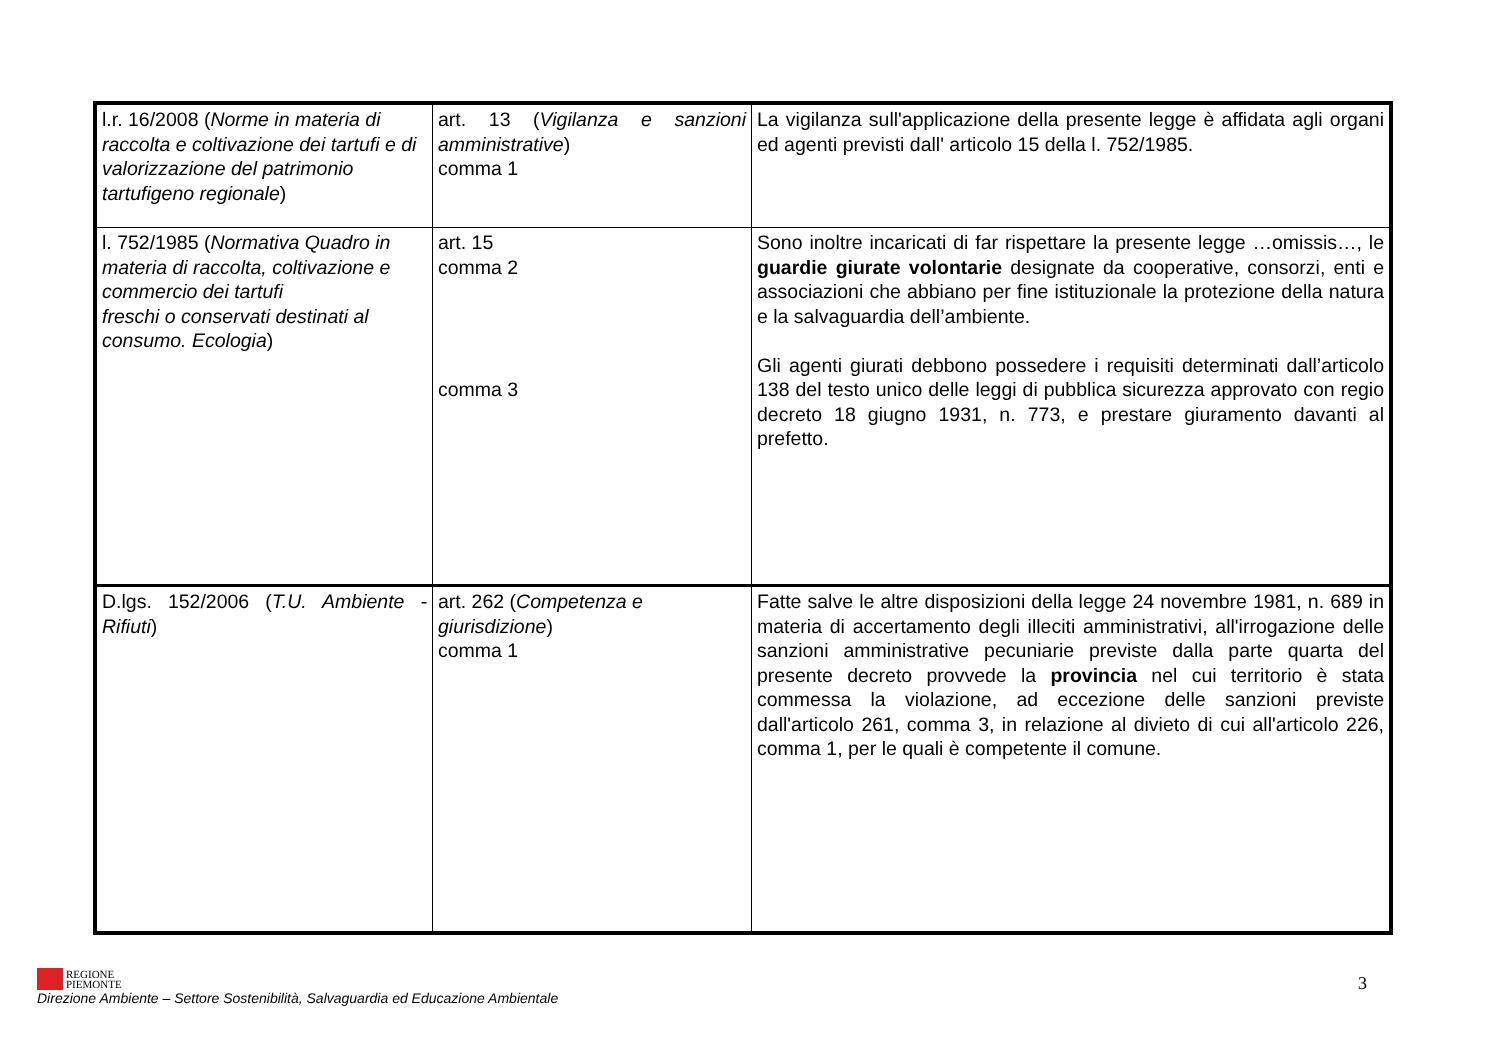| l.r. 16/2008 ( Norme in materia di raccolta e coltivazione dei tartufi e di valorizzazione del patrimonio tartufigeno regionale ) | art. 13 ( Vigilanza e sanzioni amministrative ) comma 1 | La vigilanza sull'applicazione della presente legge è affidata agli organi ed agenti previsti dall' articolo 15 della l. 752/1985. |
| l. 752/1985 ( Normativa Quadro in materia di raccolta, coltivazione e commercio dei tartufi freschi o conservati destinati al consumo. Ecologia ) | art. 15 comma 2 comma 3 | Sono inoltre incaricati di far rispettare la presente legge …omissis…, le guardie giurate volontarie designate da cooperative, consorzi, enti e associazioni che abbiano per fine istituzionale la protezione della natura e la salvaguardia dell’ambiente. Gli agenti giurati debbono possedere i requisiti determinati dall’articolo 138 del testo unico delle leggi di pubblica sicurezza approvato con regio decreto 18 giugno 1931, n. 773, e prestare giuramento davanti al prefetto. |
| D.lgs. 152/2006 ( T.U. Ambiente - Rifiuti ) | art. 262 ( Competenza e giurisdizione ) comma 1 | Fatte salve le altre disposizioni della legge 24 novembre 1981, n. 689 in materia di accertamento degli illeciti amministrativi, all'irrogazione delle sanzioni amministrative pecuniarie previste dalla parte quarta del presente decreto provvede la provincia nel cui territorio è stata commessa la violazione, ad eccezione delle sanzioni previste dall'articolo 261, comma 3, in relazione al divieto di cui all'articolo 226, comma 1, per le quali è competente il comune. |
REGIONE
PIEMONTE
Direzione Ambiente – Settore Sostenibilità, Salvaguardia ed Educazione Ambientale
3